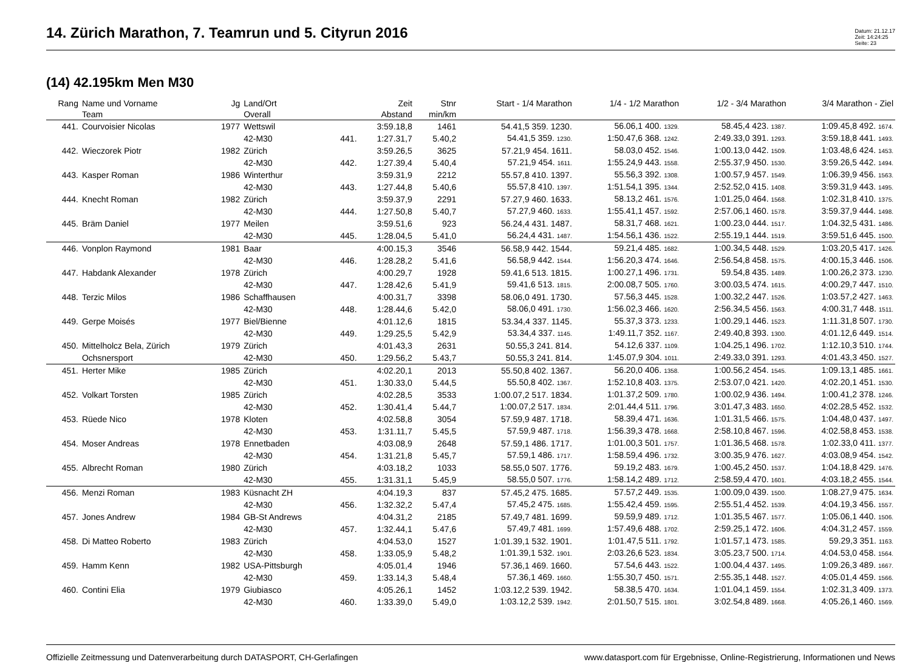14. Zürich Marathon, 7. Teamrun und 5. Cityrun 2016
Datum: 21.12.17
Zeit: 14:24:25
Seite: 23
(14) 42.195km Men M30
| Rang | Name und Vorname Team | Jg | Land/Ort Overall | | Zeit Abstand | Stnr min/km | Start - 1/4 Marathon | 1/4 - 1/2 Marathon | 1/2 - 3/4 Marathon | 3/4 Marathon - Ziel |
| --- | --- | --- | --- | --- | --- | --- | --- | --- | --- | --- |
| 441. | Courvoisier Nicolas | 1977 | Wettswil | | 3:59.18,8 | 1461 | 54.41,5 359. 1230. | 56.06,1 400. 1329. | 58.45,4 423. 1387. | 1:09.45,8 492. 1674. |
| | | | 42-M30 | 441. | 1:27.31,7 | 5.40,2 | 54.41,5 359. 1230. | 1:50.47,6 368. 1242. | 2:49.33,0 391. 1293. | 3:59.18,8 441. 1493. |
| 442. | Wieczorek Piotr | 1982 | Zürich | | 3:59.26,5 | 3625 | 57.21,9 454. 1611. | 58.03,0 452. 1546. | 1:00.13,0 442. 1509. | 1:03.48,6 424. 1453. |
| | | | 42-M30 | 442. | 1:27.39,4 | 5.40,4 | 57.21,9 454. 1611. | 1:55.24,9 443. 1558. | 2:55.37,9 450. 1530. | 3:59.26,5 442. 1494. |
| 443. | Kasper Roman | 1986 | Winterthur | | 3:59.31,9 | 2212 | 55.57,8 410. 1397. | 55.56,3 392. 1308. | 1:00.57,9 457. 1549. | 1:06.39,9 456. 1563. |
| | | | 42-M30 | 443. | 1:27.44,8 | 5.40,6 | 55.57,8 410. 1397. | 1:51.54,1 395. 1344. | 2:52.52,0 415. 1408. | 3:59.31,9 443. 1495. |
| 444. | Knecht Roman | 1982 | Zürich | | 3:59.37,9 | 2291 | 57.27,9 460. 1633. | 58.13,2 461. 1576. | 1:01.25,0 464. 1568. | 1:02.31,8 410. 1375. |
| | | | 42-M30 | 444. | 1:27.50,8 | 5.40,7 | 57.27,9 460. 1633. | 1:55.41,1 457. 1592. | 2:57.06,1 460. 1578. | 3:59.37,9 444. 1498. |
| 445. | Bräm Daniel | 1977 | Meilen | | 3:59.51,6 | 923 | 56.24,4 431. 1487. | 58.31,7 468. 1621. | 1:00.23,0 444. 1517. | 1:04.32,5 431. 1486. |
| | | | 42-M30 | 445. | 1:28.04,5 | 5.41,0 | 56.24,4 431. 1487. | 1:54.56,1 436. 1522. | 2:55.19,1 444. 1519. | 3:59.51,6 445. 1500. |
| 446. | Vonplon Raymond | 1981 | Baar | | 4:00.15,3 | 3546 | 56.58,9 442. 1544. | 59.21,4 485. 1682. | 1:00.34,5 448. 1529. | 1:03.20,5 417. 1426. |
| | | | 42-M30 | 446. | 1:28.28,2 | 5.41,6 | 56.58,9 442. 1544. | 1:56.20,3 474. 1646. | 2:56.54,8 458. 1575. | 4:00.15,3 446. 1506. |
| 447. | Habdank Alexander | 1978 | Zürich | | 4:00.29,7 | 1928 | 59.41,6 513. 1815. | 1:00.27,1 496. 1731. | 59.54,8 435. 1489. | 1:00.26,2 373. 1230. |
| | | | 42-M30 | 447. | 1:28.42,6 | 5.41,9 | 59.41,6 513. 1815. | 2:00.08,7 505. 1760. | 3:00.03,5 474. 1615. | 4:00.29,7 447. 1510. |
| 448. | Terzic Milos | 1986 | Schaffhausen | | 4:00.31,7 | 3398 | 58.06,0 491. 1730. | 57.56,3 445. 1528. | 1:00.32,2 447. 1526. | 1:03.57,2 427. 1463. |
| | | | 42-M30 | 448. | 1:28.44,6 | 5.42,0 | 58.06,0 491. 1730. | 1:56.02,3 466. 1620. | 2:56.34,5 456. 1563. | 4:00.31,7 448. 1511. |
| 449. | Gerpe Moisés | 1977 | Biel/Bienne | | 4:01.12,6 | 1815 | 53.34,4 337. 1145. | 55.37,3 373. 1233. | 1:00.29,1 446. 1523. | 1:11.31,8 507. 1730. |
| | | | 42-M30 | 449. | 1:29.25,5 | 5.42,9 | 53.34,4 337. 1145. | 1:49.11,7 352. 1167. | 2:49.40,8 393. 1300. | 4:01.12,6 449. 1514. |
| 450. | Mittelholcz Bela, Zürich | 1979 | Zürich | | 4:01.43,3 | 2631 | 50.55,3 241. 814. | 54.12,6 337. 1109. | 1:04.25,1 496. 1702. | 1:12.10,3 510. 1744. |
| | Ochsnersport | | 42-M30 | 450. | 1:29.56,2 | 5.43,7 | 50.55,3 241. 814. | 1:45.07,9 304. 1011. | 2:49.33,0 391. 1293. | 4:01.43,3 450. 1527. |
| 451. | Herter Mike | 1985 | Zürich | | 4:02.20,1 | 2013 | 55.50,8 402. 1367. | 56.20,0 406. 1358. | 1:00.56,2 454. 1545. | 1:09.13,1 485. 1661. |
| | | | 42-M30 | 451. | 1:30.33,0 | 5.44,5 | 55.50,8 402. 1367. | 1:52.10,8 403. 1375. | 2:53.07,0 421. 1420. | 4:02.20,1 451. 1530. |
| 452. | Volkart Torsten | 1985 | Zürich | | 4:02.28,5 | 3533 | 1:00.07,2 517. 1834. | 1:01.37,2 509. 1780. | 1:00.02,9 436. 1494. | 1:00.41,2 378. 1246. |
| | | | 42-M30 | 452. | 1:30.41,4 | 5.44,7 | 1:00.07,2 517. 1834. | 2:01.44,4 511. 1796. | 3:01.47,3 483. 1650. | 4:02.28,5 452. 1532. |
| 453. | Rüede Nico | 1978 | Kloten | | 4:02.58,8 | 3054 | 57.59,9 487. 1718. | 58.39,4 471. 1636. | 1:01.31,5 466. 1575. | 1:04.48,0 437. 1497. |
| | | | 42-M30 | 453. | 1:31.11,7 | 5.45,5 | 57.59,9 487. 1718. | 1:56.39,3 478. 1668. | 2:58.10,8 467. 1596. | 4:02.58,8 453. 1538. |
| 454. | Moser Andreas | 1978 | Ennetbaden | | 4:03.08,9 | 2648 | 57.59,1 486. 1717. | 1:01.00,3 501. 1757. | 1:01.36,5 468. 1578. | 1:02.33,0 411. 1377. |
| | | | 42-M30 | 454. | 1:31.21,8 | 5.45,7 | 57.59,1 486. 1717. | 1:58.59,4 496. 1732. | 3:00.35,9 476. 1627. | 4:03.08,9 454. 1542. |
| 455. | Albrecht Roman | 1980 | Zürich | | 4:03.18,2 | 1033 | 58.55,0 507. 1776. | 59.19,2 483. 1679. | 1:00.45,2 450. 1537. | 1:04.18,8 429. 1476. |
| | | | 42-M30 | 455. | 1:31.31,1 | 5.45,9 | 58.55,0 507. 1776. | 1:58.14,2 489. 1712. | 2:58.59,4 470. 1601. | 4:03.18,2 455. 1544. |
| 456. | Menzi Roman | 1983 | Küsnacht ZH | | 4:04.19,3 | 837 | 57.45,2 475. 1685. | 57.57,2 449. 1535. | 1:00.09,0 439. 1500. | 1:08.27,9 475. 1634. |
| | | | 42-M30 | 456. | 1:32.32,2 | 5.47,4 | 57.45,2 475. 1685. | 1:55.42,4 459. 1595. | 2:55.51,4 452. 1539. | 4:04.19,3 456. 1557. |
| 457. | Jones Andrew | 1984 | GB-St Andrews | | 4:04.31,2 | 2185 | 57.49,7 481. 1699. | 59.59,9 489. 1712. | 1:01.35,5 467. 1577. | 1:05.06,1 440. 1506. |
| | | | 42-M30 | 457. | 1:32.44,1 | 5.47,6 | 57.49,7 481. 1699. | 1:57.49,6 488. 1702. | 2:59.25,1 472. 1606. | 4:04.31,2 457. 1559. |
| 458. | Di Matteo Roberto | 1983 | Zürich | | 4:04.53,0 | 1527 | 1:01.39,1 532. 1901. | 1:01.47,5 511. 1792. | 1:01.57,1 473. 1585. | 59.29,3 351. 1163. |
| | | | 42-M30 | 458. | 1:33.05,9 | 5.48,2 | 1:01.39,1 532. 1901. | 2:03.26,6 523. 1834. | 3:05.23,7 500. 1714. | 4:04.53,0 458. 1564. |
| 459. | Hamm Kenn | 1982 | USA-Pittsburgh | | 4:05.01,4 | 1946 | 57.36,1 469. 1660. | 57.54,6 443. 1522. | 1:00.04,4 437. 1495. | 1:09.26,3 489. 1667. |
| | | | 42-M30 | 459. | 1:33.14,3 | 5.48,4 | 57.36,1 469. 1660. | 1:55.30,7 450. 1571. | 2:55.35,1 448. 1527. | 4:05.01,4 459. 1566. |
| 460. | Contini Elia | 1979 | Giubiasco | | 4:05.26,1 | 1452 | 1:03.12,2 539. 1942. | 58.38,5 470. 1634. | 1:01.04,1 459. 1554. | 1:02.31,3 409. 1373. |
| | | | 42-M30 | 460. | 1:33.39,0 | 5.49,0 | 1:03.12,2 539. 1942. | 2:01.50,7 515. 1801. | 3:02.54,8 489. 1668. | 4:05.26,1 460. 1569. |
Offizielle Zeitmessung und Datenverarbeitung durch DATASPORT, CH-Gerlafingen www.datasport.com für Ergebnisse, Online-Registrierung, Informationen und News